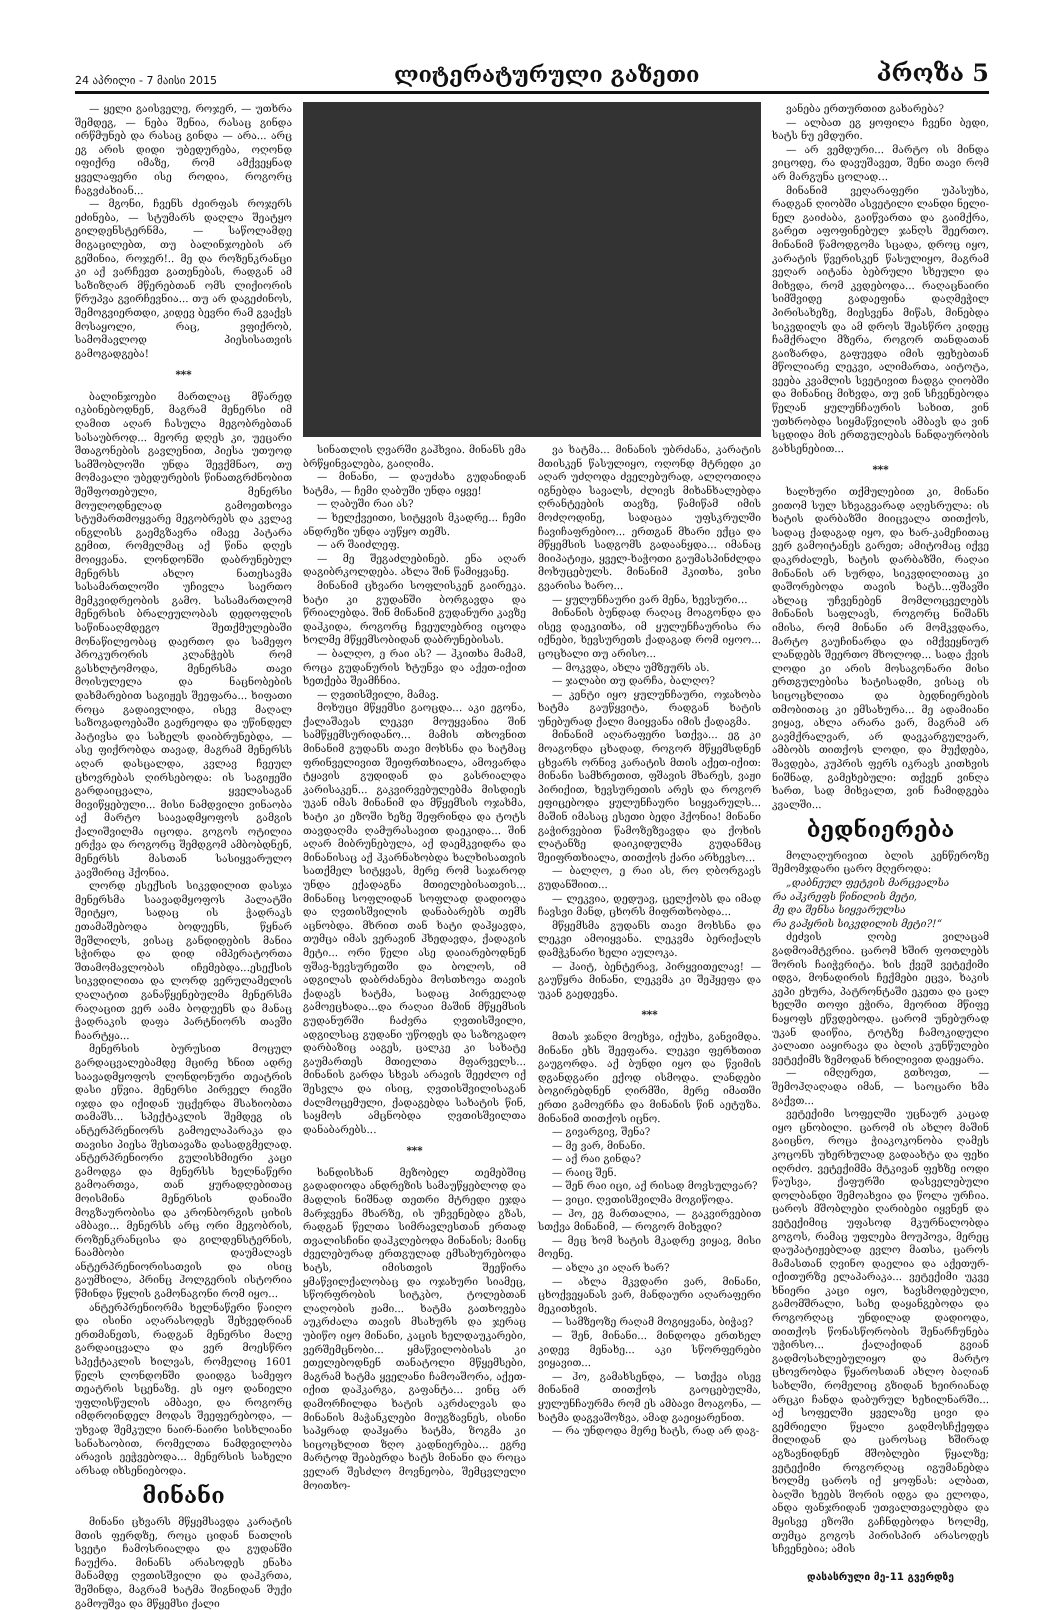24 აპრილი - 7 მაისი 2015 ლიტერატურული გაზეთი პროზა 5
— ყელი გაისველე, როჯერ, — უთხრა შემდეგ, — ნება შენია, რასაც გინდა ირწმუნებ და რასაც გინდა — არა... არც ეგ არის დიდი უბედურება, ოღონდ იფიქრე იმაზე, რომ ამქვეყნად ყველაფერი ისე როდია, როგორც ჩაგვძახიან...
— მგონი, ჩვენს ძვირფას როჯერს ეძინება, — სტუმარს დაღლა შეატყო გილდენსტერნმა, — საწოლამდე მიგაცილებთ, თუ ბალინჯოების არ გეშინია, როჯერ!.. მე და როზენკრანცი კი აქ ვარჩევთ გათენებას, რადგან ამ საზიზღარ მწერებთან ომს ლიქიორის წრუპვა გვირჩევნია... თუ არ დაგეძინოს, შემოგვიერთდი, კიდევ ბევრი რამ გვაქვს მოსაყოლი, რაც, ვფიქრობ, სამომავლოდ პიესისათვის გამოგადგება!
***
ბალინჯოები მართლაც მწარედ იკბინებოდნენ, მაგრამ მენერსი იმ ღამით აღარ ჩასულა მეგობრებთან სასაუბროდ... მეორე დღეს კი, უეცარი შთაგონების გავლენით, პიესა უთუოდ სამშობლოში უნდა შევქმნაო, თუ მომავალი უბედურების წინათგრძნობით შეშფოთებული, მენერსი მოულოდნელად გამოეთხოვა სტუმართმოყვარე მეგობრებს და კვლავ ინგლისს გაემგზავრა იმავე პატარა გემით, რომელმაც აქ წინა დღეს მოიყვანა. ლონდონში დაბრუნებულ მენერსს ახლო ნათესავმა სასამართლოში უჩივლა საერთო მემკვიდრეობის გამო. სასამართლომ მენერსის ბრალეულობას დედოფლის საწინააღმდეგო შეთქმულებაში მონაწილეობაც დაერთო და სამეფო პროკურორის კლანჭებს რომ გასხლტომოდა, მენერსმა თავი მოისულელა და ნაცნობების დახმარებით საგიჟეს შეეფარა... ხიფათი როცა გადაივლიდა, ისევ მაღალ საზოგადოებაში გაერეოდა და უწინდელ პატივსა და სახელს დაიბრუნებდა, — ასე ფიქრობდა თავად, მაგრამ მენერსს აღარ დასცალდა, კვლავ ჩვეულ ცხოვრებას ღირსებოდა: ის საგიჟეში გარდაიცვალა, ყველასაგან მივიწყებული... მისი ნამდვილი ვინაობა აქ მარტო საავადმყოფოს გამგის ქალიშვილმა იცოდა. გოგოს ოტილია ერქვა და როგორც შემდგომ ამბობდნენ, მენერსს მასთან სასიყვარულო კავშირიც ჰქონია.
ლორდ ესექსის სიკვდილით დასჯა მენერსმა საავადმყოფოს პალატში შეიტყო, სადაც ის ჭადრაკს ეთამაშებოდა ბოდუენს, წყნარ შეშლილს, ვისაც განდიდების მანია სჭირდა და დიდ იმპერატორთა შთამომავლობას იჩემებდა...ესექსის სიკვდილითა და ლორდ ვერულამელის ღალატით განაწყენებულმა მენერსმა რაღაცით ვერ აამა ბოდუენს და მანაც ჭადრაკის დაფა პარტნიორს თავში ჩაარტყა...
მენერსის ბურუსით მოცულ გარდაცვალებამდე მცირე ხნით ადრე საავადმყოფოს ლონდონური თეატრის დასი ეწვია. მენერსი პირველ რიგში იჯდა და იქიდან უცქერდა მსახიობთა თამაშს... სპექტაკლის შემდეგ ის ანტერპრენიორს გამოელაპარაკა და თავისი პიესა შესთავაზა დასადგმელად. ანტერპრენიორი გულისხმიერი კაცი გამოდგა და მენერსს ხელნაწერი გამოართვა, თან ყურადღებითაც მოისმინა მენერსის დანიაში მოგზაურობისა და კრონბორგის ციხის ამბავი... მენერსს არც ორი მეგობრის, როზენკრანცისა და გილდენსტერნის, ნაამბობი დაუმალავს ანტერპრენიორისათვის და ისიც გაუმხილა, პრინც ჰოლგერის ისტორია წმინდა წყლის გამონაგონი რომ იყო...
ანტერპრენიორმა ხელნაწერი წაიღო და ისინი აღარასოდეს შეხვედრიან ერთმანეთს, რადგან მენერსი მალე გარდაიცვალა და ვერ მოესწრო სპექტაკლის ხილვას, რომელიც 1601 წელს ლონდონში დაიდგა სამეფო თეატრის სცენაზე. ეს იყო დანიელი უფლისწულის ამბავი, და როგორც იმდროინდელ მოდას შეეფერებოდა, — უხვად შემკული ნაირ-ნაირი სისხლიანი სანახაობით, რომელთა ნამდვილობა არავის ეეჭვებოდა... მენერსის სახელი არსად იხსენიებოდა.
მინანი
მინანი ცხვარს მწყემსავდა კარატის მთის ფერდზე, როცა ციდან ნათლის სვეტი ჩამოსრიალდა და გუდანში ჩაუქრა. მინანს არასოდეს ენახა მანამდე ღვთისშვილი და დაჰკრთა, შეშინდა, მაგრამ ხატმა შიგნიდან შუქი გამოუშვა და მწყემსი ქალი
სინათლის ღვარში გაჰხვია. მინანს ემა ბრწყინვალება, გაიღიმა.
— მინანი, — დაუძახა გუდანიდან ხატმა, — ჩემი ღაბუში უნდა იყვე!
— ღაბუში რაი ას?
— ხელქვეითი, სიტყვის მკადრე... ჩემი ანდრეზი უნდა აუწყო თემს.
— არ შაიძლეფ.
— მე შეგაძლებინებ. ენა აღარ დაგიბრკოლდება. ახლა შინ წამიყვანე.
მინანიმ ცხვარი სოფლისკენ გაირეკა. ხატი კი გუდანში ბორგავდა და წრიალებდა. შინ მინანიმ გუდანური კავზე დაჰკიდა, როგორც ჩვეულებრივ იცოდა ხოლმე მწყემსობიდან დაბრუნებისას.
— ბალღო, ე რაი ას? — ჰკითხა მამამ, როცა გუდანურის ხტუნვა და აქეთ-იქით ხეთქება შეამჩნია.
— ღვთისშვილი, მამავ.
მოხუცი მწყემსი გაოცდა... აკი ეგონა, ქალაშავას ლეკვი მოუყვანია შინ სამწყემსურიდანო... მამის თხოვნით მინანიმ გუდანს თავი მოხსნა და ხატმაც ფრინველივით შეიფრთხიალა, ამოვარდა ტყავის გუდიდან და გასრიალდა კარისაკენ... გაკვირვებულებმა მისდიეს უკან იმას მინანიმ და მწყემსის ოჯახმა, ხატი კი ეზოში ხეზე შეფრინდა და ტოტს თავდაღმა ღამურასავით დაეკიდა... შინ აღარ მიბრუნებულა, აქ დაემკვიდრა და მინანისაც აქ ჰკარნახობდა ხალხისათვის სათქმელ სიტყვას, მერე რომ საჯაროდ უნდა ექადაგნა მთიელებისათვის... მინანიც სოფლიდან სოფლად დადიოდა და ღვთისშვილის დანაბარებს თემს აცნობდა. მხრით თან ხატი დაჰყავდა, თუმცა იმას ვერავინ ჰხედავდა, ქადაგის მეტი... ორი წელი ასე დაიარებოდნენ ფშავ-ხევსურეთში და ბოლოს, იმ ადგილას დაბრძანება მოსთხოვა თავის ქადაგს ხატმა, სადაც პირველად გამოეცხადა...და რაღაი მაშინ მწყემსის გუდანურში ჩაძვრა ღვთისშვილი, ადგილსაც გუდანი უწოდეს და საზოგადო დარბაზიც ააგეს, ცალკე კი სახატე გაუმართეს მთიელთა მფარველს... მინანის გარდა სხვას არავის შეეძლო იქ შესვლა და ისიც, ღვთისშვილისაგან ძალმოცემული, ქადაგებდა სახატის წინ, საყმოს ამცნობდა ღვთისშვილთა დანაბარებს...
***
ხანდისხან მეზობელ თემებშიც გადადიოდა ანდრეზის სამაუწყებლოდ და მადლის ნიშნად თეთრი მტრედი ეჯდა მარჯვენა მხარზე, ის უჩვენებდა გზას, რადგან წელთა სიმრავლესთან ერთად თვალისჩინი დაჰკლებოდა მინანის; მაინც ძველებურად ერთგულად ემსახურებოდა ხატს, იმისთვის შეეწირა ყმაწვილქალობაც და ოჯახური სიამეც, სწორფრობის სიტკბო, ტოლებთან ლაღობის ჟამი... ხატმა გათხოვება აუკრძალა თავის მსახურს და ჯერაც უბიწო იყო მინანი, კაცის ხელდაუკარები, ვერშემცნობი... ყმაწვილობისას კი ეთელებოდნენ თანატოლი მწყემსები, მაგრამ ხატმა ყველანი ჩამოაშორა, აქეთ-იქით დაჰკარგა, გაფანტა... ვინც არ დამორჩილდა ხატის აკრძალვას და მინანის მაჭანკლები მიუგზავნეს, ისინი საპყრად დაჰყარა ხატმა, ზოგმა კი სიცოცხლით ზღო კადნიერება... ეგრე მარტოდ შეაბერდა ხატს მინანი და როცა ველარ შესძლო მოვნეობა, შემცვლელი მოითხო-
ვა ხატმა... მინანის უბრძანა, კარატის მთისკენ წასულიყო, ოღონდ მტრედი კი აღარ უძღოდა ძველებურად, ალღოთიღა იგნებდა სავალს, ძლივს მიხანხალებდა ღრანტეების თავზე, წამიწამ იმის მოძღოდინე, სადაცაა უფსკრულში ჩავიჩაფრებიო... ერთგან მხარი ექცა და მწყემსის სადგომს გადაანყდა... იმანაც მიიპატიჟა, ყველ-ხაჭოთი გაუმასპინძლდა მოხუცებულს. მინანიმ ჰკითხა, ვისი გვარისა ხარო...
— ყულუნჩაური ვარ მენა, ხევსური...
მინანის ბუნდად რაღაც მოაგონდა და ისევ დაეკითხა, იმ ყულუნჩაურისა რა იქნები, ხევსურეთს ქადაგად რომ იყოო... ცოცხალი თუ არისო...
— მოკვდა, ახლა უმზეურს ას.
— ჯალაბი თუ დარჩა, ბალღო?
— კენტი იყო ყულუნჩაური, ოჯახობა ხატმა გაუწყვიტა, რადგან ხატის უნებურად ქალი მაიყვანა იმის ქადაგმა.
მინანიმ აღარაფერი სთქვა... ეგ კი მოაგონდა ცხადად, როგორ მწყემსდნენ ცხვარს ორნივ კარატის მთის აქეთ-იქით: მინანი სამხრეთით, ფშავის მხარეს, ვაჟი პირიქით, ხევსურეთის არეს და როგორ ეფიცებოდა ყულუნჩაური სიყვარულს... მაშინ იმასაც ესეთი ბედი ჰქონია! მინანი გაჭირვებით წამოზეზვავდა და ქოხის ლატანზე დაიკიდულმა გუდანმაც შეიფრთხიალა, თითქოს ქარი არხევსო...
— ბალღო, ე რაი ას, რო ღბორგავს გუდანშიით...
— ლეკვია, დედუავ, ცელქობს და იმად ჩავსვი მანდ, ცხორს მიფრთხობდა...
მწყემსმა გუდანს თავი მოხსნა და ლეკვი ამოიყვანა. ლეკვმა ბერიქალს დამჭკნარი ხელი აულოკა.
— ჰაიტ, ბენტერავ, პირყვითელავ! — გაუწყრა მინანი, ლეკვმა კი შეჰყეფა და უკან გაედევნა.
***
მთას ჯანღი მოეხვა, იქუხა, განვიმდა. მინანი ეხს შეეფარა. ლეკვი ფერხთით გაუგორდა. აქ ბუნდი იყო და წვიმის დგანდგარი ექოდ ისმოდა. ლანდები ბოგირებდნენ ღირმში, მერე იმათში ერთი გამოერჩა და მინანის წინ აეტუზა. მინანიმ თითქოს იცნო.
— გივარგივ, შენა?
— მე ვარ, მინანი.
— აქ რაი გინდა?
— რაიც შენ.
— შენ რაი იცი, აქ რისად მოვსულვარ?
— ვიცი. ღვთისშვილმა მოგიწოდა.
— ჰო, ეგ მართალია, — გაკვირვებით სთქვა მინანიმ, — როგორ მიხვდი?
— მეც ხომ ხატის მკადრე ვიყავ, მისი მოენე.
— ახლა კი აღარ ხარ?
— ახლა მკვდარი ვარ, მინანი, ცხოქვეყანას ვარ, მანდაური აღარაფერი მეკითხვის.
— სამზეოზე რაღამ მოგიყვანა, ბიჭავ?
— შენ, მინანი... მინდოდა ერთხელ კიდევ მენახე... აკი სწორფერები ვიყავით...
— ჰო, გამახსენდა, — სთქვა ისევ მინანიმ თითქოს გაოცებულმა, ყულუნჩაურმა რომ ეს ამბავი მოაგონა, — ხატმა დაგვაშოზვა, ამად გაეიყარენით.
— რა უნდოდა მერე ხატს, რად არ დაგ-
ვანება ერთურთით გახარება?
— ალბათ ეგ ყოფილა ჩვენი ბედი, ხატს ნუ ემდური.
— არ ვემდური... მარტო ის მინდა ვიცოდე, რა დავუშავეთ, შენი თავი რომ არ მარგუნა ცოლად...
მინანიმ ვეღარაფერი უპასუხა, რადგან ღიობში ასვეტილი ლანდი ნელი-ნელ გაიძაბა, გაიწვართა და გაიმქრა, გარეთ აფოფინებულ ჯანღს შეერთო. მინანიმ წამოდგომა სცადა, დროც იყო, კარატის წვერისკენ წასულიყო, მაგრამ ვეღარ აიტანა ბებრული სხეული და მიხვდა, რომ კვდებოდა... რაღაცნაირი სიმშვიდე გადაეფინა დაღმეჭილ პირისახეზე, მიესვენა მიწას, მინებდა სიკვდილს და ამ დროს შეასწრო კიდეც ჩამქრალი მზერა, როგორ თანდათან გაიზარდა, გაფუვდა იმის ფეხებთან მწოლიარე ლეკვი, ალიმართა, აიტოტა, ვეება კვამლის სვეტივით ჩადგა ღიობში და მინანიც მიხვდა, თუ ვინ სჩვენებოდა წელან ყულუნჩაურის სახით, ვინ უთხრობდა სიყმაწვილის ამბავს და ვინ სცდიდა მის ერთგულებას ნანდაურობის გახსენებით...
***
ხალხური თქმულებით კი, მინანი ვითომ სულ სხვაგვარად აღესრულა: ის ხატის დარბაზში მიიცვალა თითქოს, სადაც ქადაგად იყო, და ხარ-კამეჩითაც ვერ გამოიტანეს გარეთ; ამიტომაც იქვე დაკრძალეს, ხატის დარბაზში, რაღაი მინანის არ სურდა, სიკვდილითაც კი დაშორებოდა თავის ხატს...ფშავში ახლაც უჩვენებენ მომლოცველებს მინანის საფლავს, როგორც ნიშანს იმისა, რომ მინანი არ მომკვდარა, მარტო გაუჩინარდა და იმქვეყნიურ ლანდებს შეერთო მხოლოდ... სადა ქვის ლოდი კი არის მოსაგონარი მისი ერთგულებისა ხატისადმი, ვისაც ის სიცოცხლითა და ბედნიერების თმობითაც კი ემსახურა... მე ადამიანი ვიყავ, ახლა არარა ვარ, მაგრამ არ გავმქრალვარ, არ დავკარგულვარ, ამბობს თითქოს ლოდი, და მუქდება, შავდება, კუპრის ფერს იკრავს კითხვის ნიშნად, გამეხებული: თქვენ ვინღა ხართ, სად მიხვალთ, ვინ ჩამიდგება კვალში...
ბედნიერება
მოლაღურივით ბლის კენწეროზე შემომჯდარი ცარო მღეროდა:
„დაბნეულ ფეტვის მარცვალსა
რა აჰკრეფს წინილის მეტი,
მე და შენსა სიყვარულსა
რა გაჰყრის სიკვდილის მეტი?!“
ძეძვის ღობე ვილაცამ გადმოამტვრია. ცარომ ხშირ ფოთლებს შორის ჩაიჭვრიტა. ხის ქვეშ ვეტექიმი იდგა, მონადირის ჩექმები ეცვა, ხაკის კეპი ეხურა, პატრონტაში ეკეთა და ცალ ხელში თოფი ეჭირა, მეორით მწიფე ნაყოფს ეწვდებოდა. ცარომ უნებურად უკან დაიწია, ტოტზე ჩამოკიდული კალათი ააყირავა და ბლის კუნწულები ვეტექიმს ზემოდან ხრილივით დაეყარა.
— იმღერეთ, გთხოვთ, — შემოჰღაღადა იმან, — საოცარი ხმა გაქვთ...
ვეტექიმი სოფელში უცნაურ კაცად იყო ცნობილი. ცარომ ის ახლო მაშინ გაიცნო, როცა ჭიაკოკონობა ღამეს კოცონს უხერხულად გადაახტა და ფეხი იღრძო. ვეტექიმმა მტკივან ფეხზე იოდი წაუსვა, ქაფურში დასველებული დოლბანდი შემოახვია და წოლა ურჩია. ცაროს მშობლები ღარიბები იყვნენ და ვეტექიმიც უფასოდ მკურნალობდა გოგოს, რამაც უფლება მოუპოვა, მერეც დაუპატიჟებლად ევლო მათსა, ცაროს მამასთან ღვინო დაელია და აქეთურ-იქითურზე ელაპარაკა... ვეტექიმი უკვე ხნიერი კაცი იყო, ხავსმოდებული, გამომშრალი, სახე დაყანგებოდა და როგორღაც უნდილად დადიოდა, თითქოს წონასწორობის შენარჩუნება უჭირსო... ქალაქიდან გვიან გადმოსახლებულიყო და მარტო ცხოვრობდა წყაროსთან ახლო ბაღიან სახლში, რომელიც გზიდან ხეირიანად არცკი ჩანდა დაბურულ ხეხილნარში... აქ სოფელში ყველაზე ცივი და გემრიელი წყალი გადმოსჩქეფდა მილიდან და ცაროსაც ხშირად აგზავნიდნენ მშობლები წყალზე; ვეტექიმი როგორღაც იგუმანებდა ხოლმე ცაროს იქ ყოფნას: ალბათ, ბაღში ხეებს შორის იდგა და ელოდა, ანდა ფანჯრიდან უთვალთვალებდა და მყისვე ეზოში გაჩნდებოდა ხოლმე, თუმცა გოგოს პირისპირ არასოდეს სჩვენებია; ამის
დასასრული მე-11 გვერდზე